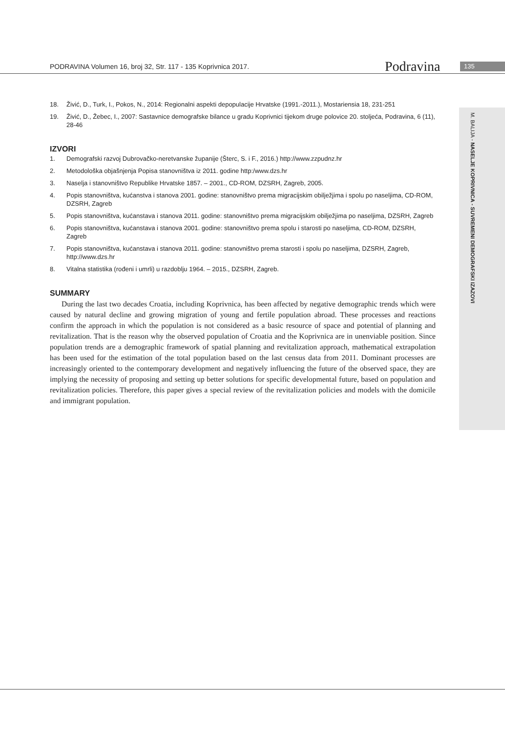PODRAVINA Volumen 16, broj 32, Str. 117 - 135 Koprivnica 2017. Podravina 135
M. BALIJA - NASELJE KOPRIVNICA - SUVREMENI DEMOGRAFSKI IZAZOVI
18. Živić, D., Turk, I., Pokos, N., 2014: Regionalni aspekti depopulacije Hrvatske (1991.-2011.), Mostariensia 18, 231-251
19. Živić, D., Žebec, I., 2007: Sastavnice demografske bilance u gradu Koprivnici tijekom druge polovice 20. stoljeća, Podravina, 6 (11), 28-46
IZVORI
1. Demografski razvoj Dubrovačko-neretvanske županije (Šterc, S. i F., 2016.) http://www.zzpudnz.hr
2. Metodološka objašnjenja Popisa stanovništva iz 2011. godine http:/www.dzs.hr
3. Naselja i stanovništvo Republike Hrvatske 1857. – 2001., CD-ROM, DZSRH, Zagreb, 2005.
4. Popis stanovništva, kućanstva i stanova 2001. godine: stanovništvo prema migracijskim obilježjima i spolu po naseljima, CD-ROM, DZSRH, Zagreb
5. Popis stanovništva, kućanstava i stanova 2011. godine: stanovništvo prema migracijskim obilježjima po naseljima, DZSRH, Zagreb
6. Popis stanovništva, kućanstava i stanova 2001. godine: stanovništvo prema spolu i starosti po naseljima, CD-ROM, DZSRH, Zagreb
7. Popis stanovništva, kućanstava i stanova 2011. godine: stanovništvo prema starosti i spolu po naseljima, DZSRH, Zagreb, http://www.dzs.hr
8. Vitalna statistika (rođeni i umrli) u razdoblju 1964. – 2015., DZSRH, Zagreb.
SUMMARY
During the last two decades Croatia, including Koprivnica, has been affected by negative demographic trends which were caused by natural decline and growing migration of young and fertile population abroad. These processes and reactions confirm the approach in which the population is not considered as a basic resource of space and potential of planning and revitalization. That is the reason why the observed population of Croatia and the Koprivnica are in unenviable position. Since population trends are a demographic framework of spatial planning and revitalization approach, mathematical extrapolation has been used for the estimation of the total population based on the last census data from 2011. Dominant processes are increasingly oriented to the contemporary development and negatively influencing the future of the observed space, they are implying the necessity of proposing and setting up better solutions for specific developmental future, based on population and revitalization policies. Therefore, this paper gives a special review of the revitalization policies and models with the domicile and immigrant population.